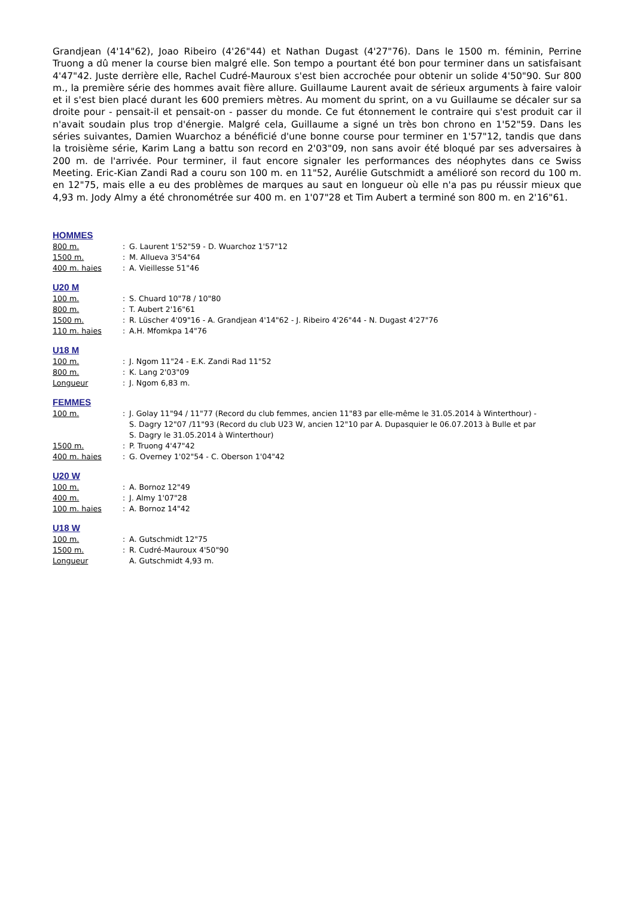Grandjean (4'14"62), Joao Ribeiro (4'26"44) et Nathan Dugast (4'27"76). Dans le 1500 m. féminin, Perrine Truong a dû mener la course bien malgré elle. Son tempo a pourtant été bon pour terminer dans un satisfaisant 4'47"42. Juste derrière elle, Rachel Cudré-Mauroux s'est bien accrochée pour obtenir un solide 4'50"90. Sur 800 m., la première série des hommes avait fière allure. Guillaume Laurent avait de sérieux arguments à faire valoir et il s'est bien placé durant les 600 premiers mètres. Au moment du sprint, on a vu Guillaume se décaler sur sa droite pour - pensait-il et pensait-on - passer du monde. Ce fut étonnement le contraire qui s'est produit car il n'avait soudain plus trop d'énergie. Malgré cela, Guillaume a signé un très bon chrono en 1'52"59. Dans les séries suivantes, Damien Wuarchoz a bénéficié d'une bonne course pour terminer en 1'57"12, tandis que dans la troisième série, Karim Lang a battu son record en 2'03"09, non sans avoir été bloqué par ses adversaires à 200 m. de l'arrivée. Pour terminer, il faut encore signaler les performances des néophytes dans ce Swiss Meeting. Eric-Kian Zandi Rad a couru son 100 m. en 11"52, Aurélie Gutschmidt a amélioré son record du 100 m. en 12"75, mais elle a eu des problèmes de marques au saut en longueur où elle n'a pas pu réussir mieux que 4,93 m. Jody Almy a été chronométrée sur 400 m. en 1'07"28 et Tim Aubert a terminé son 800 m. en 2'16"61.
HOMMES
| 800 m. | : | G. Laurent 1'52"59 - D. Wuarchoz 1'57"12 |
| 1500 m. | : | M. Allueva 3'54"64 |
| 400 m. haies | : | A. Vieillesse 51"46 |
U20 M
| 100 m. | : | S. Chuard 10"78 / 10"80 |
| 800 m. | : | T. Aubert 2'16"61 |
| 1500 m. | : | R. Lüscher 4'09"16 - A. Grandjean 4'14"62 - J. Ribeiro 4'26"44 - N. Dugast 4'27"76 |
| 110 m. haies | : | A.H. Mfomkpa 14"76 |
U18 M
| 100 m. | : | J. Ngom 11"24 - E.K. Zandi Rad 11"52 |
| 800 m. | : | K. Lang 2'03"09 |
| Longueur | : | J. Ngom 6,83 m. |
FEMMES
| 100 m. | : | J. Golay 11"94 / 11"77 (Record du club femmes, ancien 11"83 par elle-même le 31.05.2014 à Winterthour) - S. Dagry 12"07 /11"93 (Record du club U23 W, ancien 12"10 par A. Dupasquier le 06.07.2013 à Bulle et par S. Dagry le 31.05.2014 à Winterthour) |
| 1500 m. | : | P. Truong 4'47"42 |
| 400 m. haies | : | G. Overney 1'02"54 - C. Oberson 1'04"42 |
U20 W
| 100 m. | : | A. Bornoz 12"49 |
| 400 m. | : | J. Almy 1'07"28 |
| 100 m. haies | : | A. Bornoz 14"42 |
U18 W
| 100 m. | : | A. Gutschmidt 12"75 |
| 1500 m. | : | R. Cudré-Mauroux 4'50"90 |
| Longueur | | A. Gutschmidt 4,93 m. |